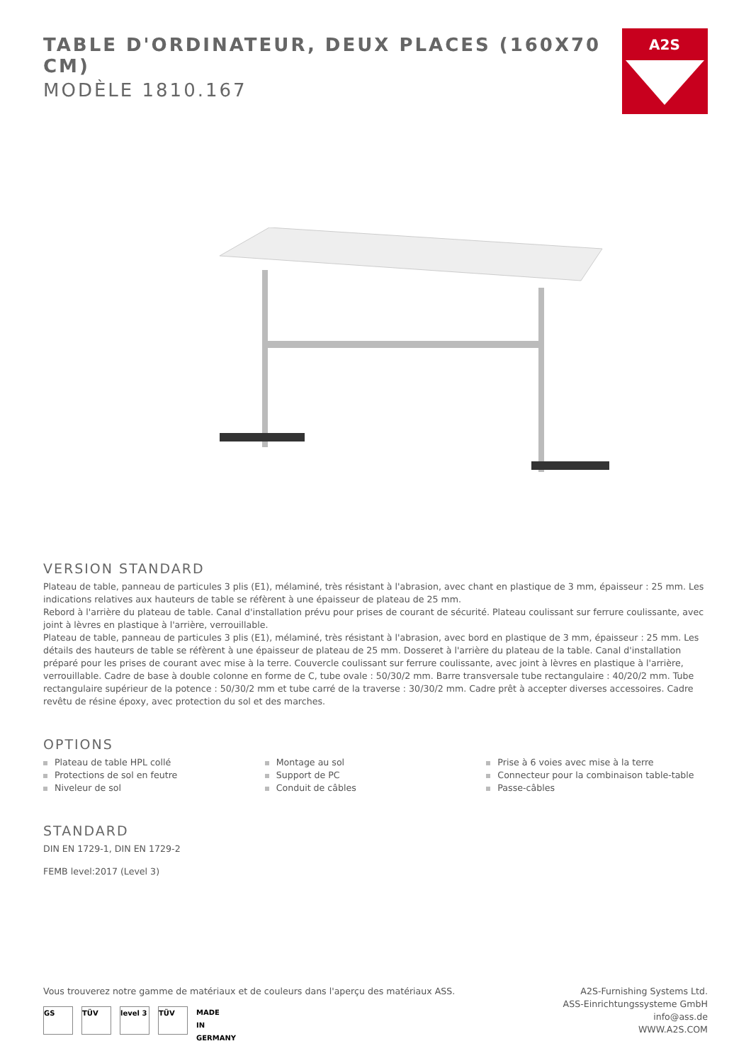TABLE D'ORDINATEUR, DEUX PLACES (160X70 CM)
MODÈLE 1810.167
A2S
VERSION STANDARD
Plateau de table, panneau de particules 3 plis (E1), mélaminé, très résistant à l'abrasion, avec chant en plastique de 3 mm, épaisseur : 25 mm. Les indications relatives aux hauteurs de table se réfèrent à une épaisseur de plateau de 25 mm.
Rebord à l'arrière du plateau de table. Canal d'installation prévu pour prises de courant de sécurité. Plateau coulissant sur ferrure coulissante, avec joint à lèvres en plastique à l'arrière, verrouillable.
Plateau de table, panneau de particules 3 plis (E1), mélaminé, très résistant à l'abrasion, avec bord en plastique de 3 mm, épaisseur : 25 mm. Les détails des hauteurs de table se réfèrent à une épaisseur de plateau de 25 mm. Dosseret à l'arrière du plateau de la table. Canal d'installation préparé pour les prises de courant avec mise à la terre. Couvercle coulissant sur ferrure coulissante, avec joint à lèvres en plastique à l'arrière, verrouillable. Cadre de base à double colonne en forme de C, tube ovale : 50/30/2 mm. Barre transversale tube rectangulaire : 40/20/2 mm. Tube rectangulaire supérieur de la potence : 50/30/2 mm et tube carré de la traverse : 30/30/2 mm. Cadre prêt à accepter diverses accessoires. Cadre revêtu de résine époxy, avec protection du sol et des marches.
OPTIONS
Plateau de table HPL collé
Protections de sol en feutre
Niveleur de sol
Montage au sol
Support de PC
Conduit de câbles
Prise à 6 voies avec mise à la terre
Connecteur pour la combinaison table-table
Passe-câbles
STANDARD
DIN EN 1729-1, DIN EN 1729-2
FEMB level:2017 (Level 3)
Vous trouverez notre gamme de matériaux et de couleurs dans l'aperçu des matériaux ASS.
GS TÜV level 3
TÜV
MADE
IN
GERMANY
A2S-Furnishing Systems Ltd.
ASS-Einrichtungssysteme GmbH
info@ass.de
WWW.A2S.COM